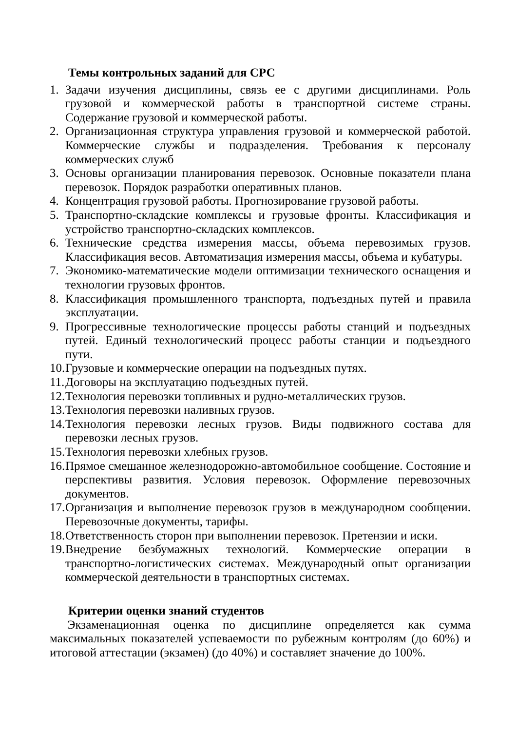Темы контрольных заданий для СРС
1. Задачи изучения дисциплины, связь ее с другими дисциплинами. Роль грузовой и коммерческой работы в транспортной системе страны. Содержание грузовой и коммерческой работы.
2. Организационная структура управления грузовой и коммерческой работой. Коммерческие службы и подразделения. Требования к персоналу коммерческих служб
3. Основы организации планирования перевозок. Основные показатели плана перевозок. Порядок разработки оперативных планов.
4. Концентрация грузовой работы. Прогнозирование грузовой работы.
5. Транспортно-складские комплексы и грузовые фронты. Классификация и устройство транспортно-складских комплексов.
6. Технические средства измерения массы, объема перевозимых грузов. Классификация весов. Автоматизация измерения массы, объема и кубатуры.
7. Экономико-математические модели оптимизации технического оснащения и технологии грузовых фронтов.
8. Классификация промышленного транспорта, подъездных путей и правила эксплуатации.
9. Прогрессивные технологические процессы работы станций и подъездных путей. Единый технологический процесс работы станции и подъездного пути.
10. Грузовые и коммерческие операции на подъездных путях.
11. Договоры на эксплуатацию подъездных путей.
12. Технология перевозки топливных и рудно-металлических грузов.
13. Технология перевозки наливных грузов.
14. Технология перевозки лесных грузов. Виды подвижного состава для перевозки лесных грузов.
15. Технология перевозки хлебных грузов.
16. Прямое смешанное железнодорожно-автомобильное сообщение. Состояние и перспективы развития. Условия перевозок. Оформление перевозочных документов.
17. Организация и выполнение перевозок грузов в международном сообщении. Перевозочные документы, тарифы.
18. Ответственность сторон при выполнении перевозок. Претензии и иски.
19. Внедрение безбумажных технологий. Коммерческие операции в транспортно-логистических системах. Международный опыт организации коммерческой деятельности в транспортных системах.
Критерии оценки знаний студентов
Экзаменационная оценка по дисциплине определяется как сумма максимальных показателей успеваемости по рубежным контролям (до 60%) и итоговой аттестации (экзамен) (до 40%) и составляет значение до 100%.